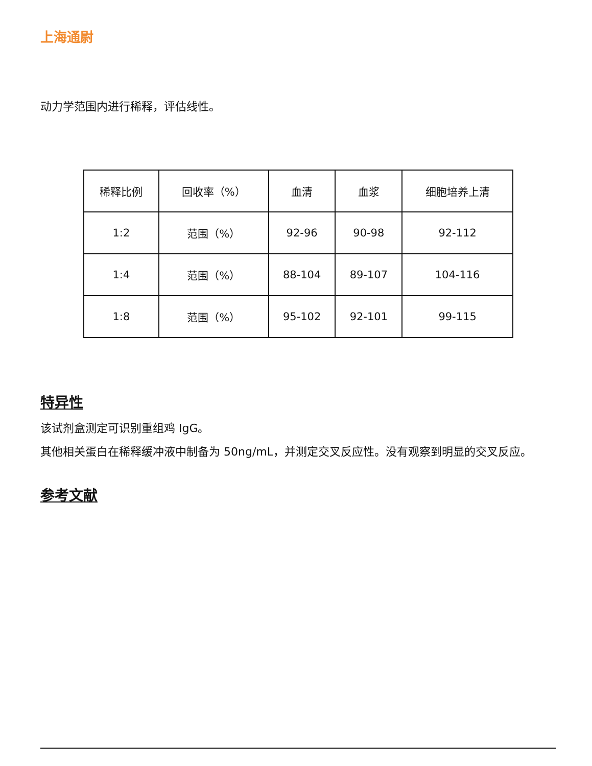上海通尉
动力学范围内进行稀释，评估线性。
| 稀释比例 | 回收率（%） | 血清 | 血浆 | 细胞培养上清 |
| 1:2 | 范围（%） | 92-96 | 90-98 | 92-112 |
| 1:4 | 范围（%） | 88-104 | 89-107 | 104-116 |
| 1:8 | 范围（%） | 95-102 | 92-101 | 99-115 |
特异性
该试剂盒测定可识别重组鸡 IgG。
其他相关蛋白在稀释缓冲液中制备为 50ng/mL，并测定交叉反应性。没有观察到明显的交叉反应。
参考文献